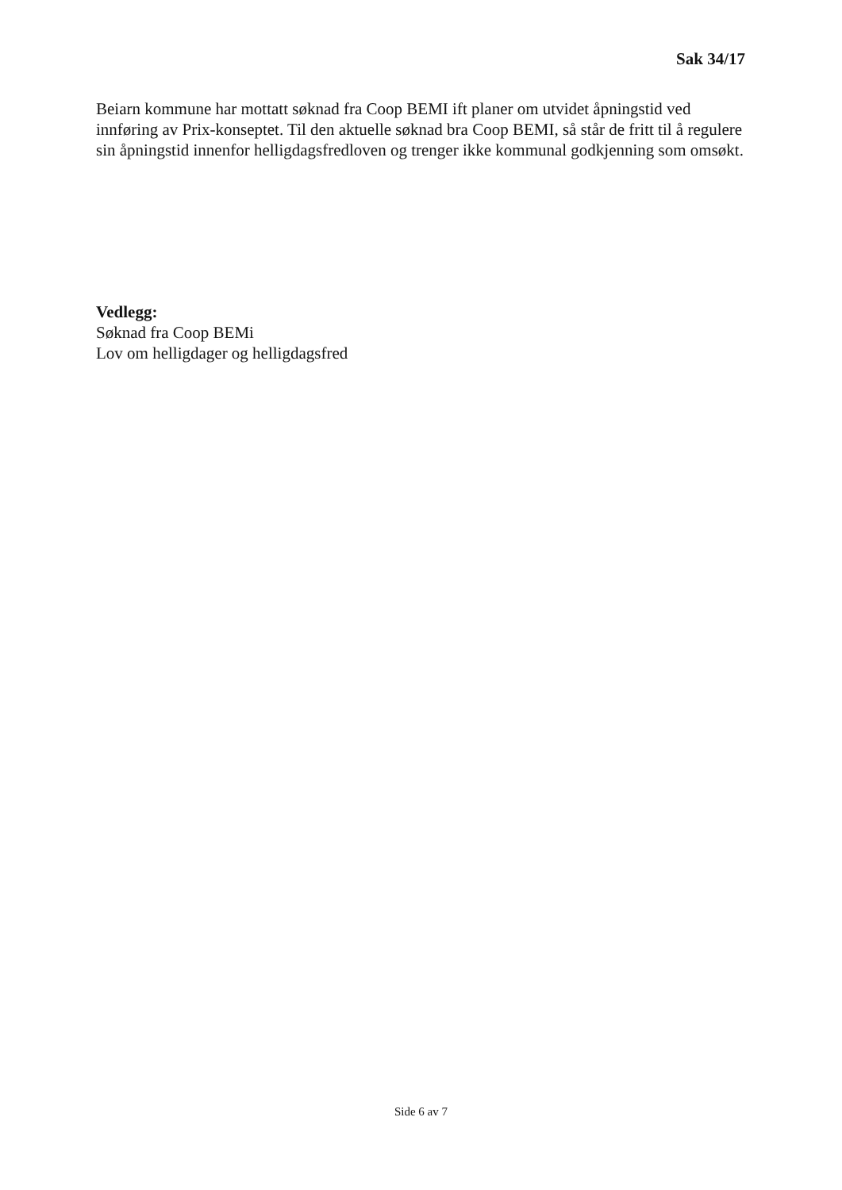Sak 34/17
Beiarn kommune har mottatt søknad fra Coop BEMI ift planer om utvidet åpningstid ved innføring av Prix-konseptet. Til den aktuelle søknad bra Coop BEMI, så står de fritt til å regulere sin åpningstid innenfor helligdagsfredloven og trenger ikke kommunal godkjenning som omsøkt.
Vedlegg:
Søknad fra Coop BEMi
Lov om helligdager og helligdagsfred
Side 6 av 7